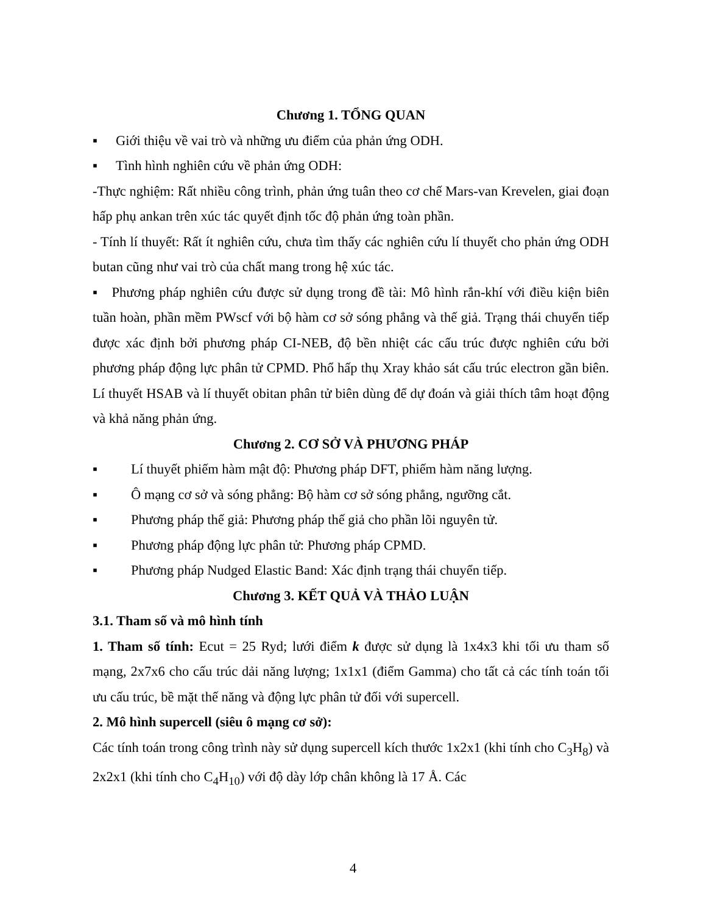Chương 1. TỔNG QUAN
▪ Giới thiệu về vai trò và những ưu điểm của phản ứng ODH.
▪ Tình hình nghiên cứu về phản ứng ODH:
-Thực nghiệm: Rất nhiều công trình, phản ứng tuân theo cơ chế Mars-van Krevelen, giai đoạn hấp phụ ankan trên xúc tác quyết định tốc độ phản ứng toàn phần.
- Tính lí thuyết: Rất ít nghiên cứu, chưa tìm thấy các nghiên cứu lí thuyết cho phản ứng ODH butan cũng như vai trò của chất mang trong hệ xúc tác.
▪ Phương pháp nghiên cứu được sử dụng trong đề tài: Mô hình rắn-khí với điều kiện biên tuần hoàn, phần mềm PWscf với bộ hàm cơ sở sóng phẳng và thế giả. Trạng thái chuyển tiếp được xác định bởi phương pháp CI-NEB, độ bền nhiệt các cấu trúc được nghiên cứu bởi phương pháp động lực phân tử CPMD. Phổ hấp thụ Xray khảo sát cấu trúc electron gần biên. Lí thuyết HSAB và lí thuyết obitan phân tử biên dùng để dự đoán và giải thích tâm hoạt động và khả năng phản ứng.
Chương 2. CƠ SỞ VÀ PHƯƠNG PHÁP
▪ Lí thuyết phiếm hàm mật độ: Phương pháp DFT, phiếm hàm năng lượng.
▪ Ô mạng cơ sở và sóng phẳng: Bộ hàm cơ sở sóng phẳng, ngưỡng cắt.
▪ Phương pháp thế giả: Phương pháp thế giả cho phần lõi nguyên tử.
▪ Phương pháp động lực phân tử: Phương pháp CPMD.
▪ Phương pháp Nudged Elastic Band: Xác định trạng thái chuyển tiếp.
Chương 3. KẾT QUẢ VÀ THẢO LUẬN
3.1. Tham số và mô hình tính
1. Tham số tính: Ecut = 25 Ryd; lưới điểm k được sử dụng là 1x4x3 khi tối ưu tham số mạng, 2x7x6 cho cấu trúc dải năng lượng; 1x1x1 (điểm Gamma) cho tất cả các tính toán tối ưu cấu trúc, bề mặt thế năng và động lực phân tử đối với supercell.
2. Mô hình supercell (siêu ô mạng cơ sở):
Các tính toán trong công trình này sử dụng supercell kích thước 1x2x1 (khi tính cho C<sub>3</sub>H<sub>8</sub>) và 2x2x1 (khi tính cho C<sub>4</sub>H<sub>10</sub>) với độ dày lớp chân không là 17 Å. Các
4